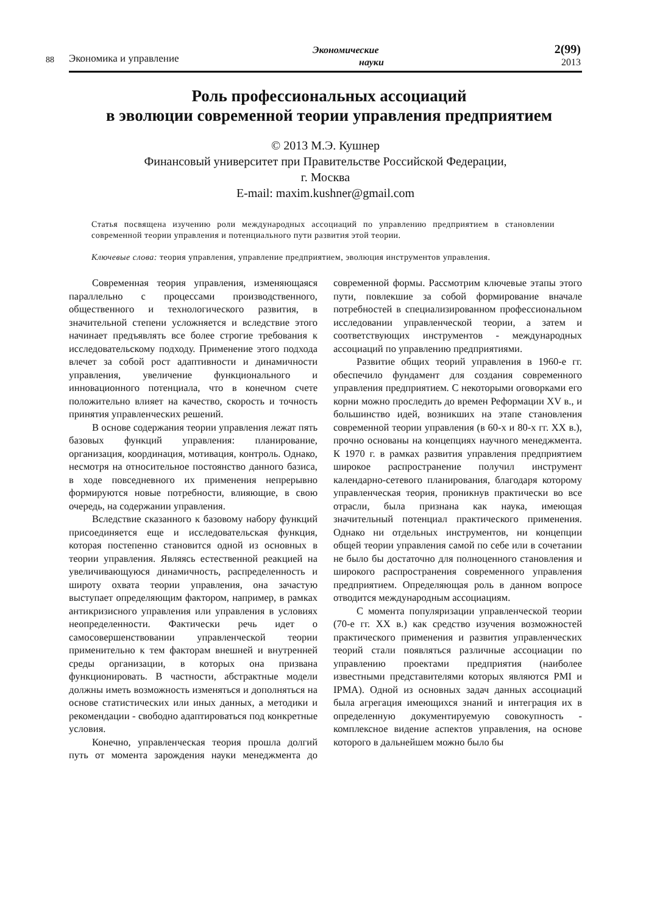88
Экономика и управление
Экономические
науки
2(99)
2013
Роль профессиональных ассоциаций
в эволюции современной теории управления предприятием
© 2013 М.Э. Кушнер
Финансовый университет при Правительстве Российской Федерации,
г. Москва
E-mail: maxim.kushner@gmail.com
Статья посвящена изучению роли международных ассоциаций по управлению предприятием в становлении современной теории управления и потенциального пути развития этой теории.
Ключевые слова: теория управления, управление предприятием, эволюция инструментов управления.
Современная теория управления, изменяющаяся параллельно с процессами производственного, общественного и технологического развития, в значительной степени усложняется и вследствие этого начинает предъявлять все более строгие требования к исследовательскому подходу. Применение этого подхода влечет за собой рост адаптивности и динамичности управления, увеличение функционального и инновационного потенциала, что в конечном счете положительно влияет на качество, скорость и точность принятия управленческих решений.
В основе содержания теории управления лежат пять базовых функций управления: планирование, организация, координация, мотивация, контроль. Однако, несмотря на относительное постоянство данного базиса, в ходе повседневного их применения непрерывно формируются новые потребности, влияющие, в свою очередь, на содержании управления.
Вследствие сказанного к базовому набору функций присоединяется еще и исследовательская функция, которая постепенно становится одной из основных в теории управления. Являясь естественной реакцией на увеличивающуюся динамичность, распределенность и широту охвата теории управления, она зачастую выступает определяющим фактором, например, в рамках антикризисного управления или управления в условиях неопределенности. Фактически речь идет о самосовершенствовании управленческой теории применительно к тем факторам внешней и внутренней среды организации, в которых она призвана функционировать. В частности, абстрактные модели должны иметь возможность изменяться и дополняться на основе статистических или иных данных, а методики и рекомендации - свободно адаптироваться под конкретные условия.
Конечно, управленческая теория прошла долгий путь от момента зарождения науки менеджмента до современной формы. Рассмотрим ключевые этапы этого пути, повлекшие за собой формирование вначале потребностей в специализированном профессиональном исследовании управленческой теории, а затем и соответствующих инструментов - международных ассоциаций по управлению предприятиями.
Развитие общих теорий управления в 1960-е гг. обеспечило фундамент для создания современного управления предприятием. С некоторыми оговорками его корни можно проследить до времен Реформации XV в., и большинство идей, возникших на этапе становления современной теории управления (в 60-х и 80-х гг. XX в.), прочно основаны на концепциях научного менеджмента. К 1970 г. в рамках развития управления предприятием широкое распространение получил инструмент календарно-сетевого планирования, благодаря которому управленческая теория, проникнув практически во все отрасли, была признана как наука, имеющая значительный потенциал практического применения. Однако ни отдельных инструментов, ни концепции общей теории управления самой по себе или в сочетании не было бы достаточно для полноценного становления и широкого распространения современного управления предприятием. Определяющая роль в данном вопросе отводится международным ассоциациям.
С момента популяризации управленческой теории (70-е гг. XX в.) как средство изучения возможностей практического применения и развития управленческих теорий стали появляться различные ассоциации по управлению проектами предприятия (наиболее известными представителями которых являются PMI и IPMA). Одной из основных задач данных ассоциаций была агрегация имеющихся знаний и интеграция их в определенную документируемую совокупность - комплексное видение аспектов управления, на основе которого в дальнейшем можно было бы